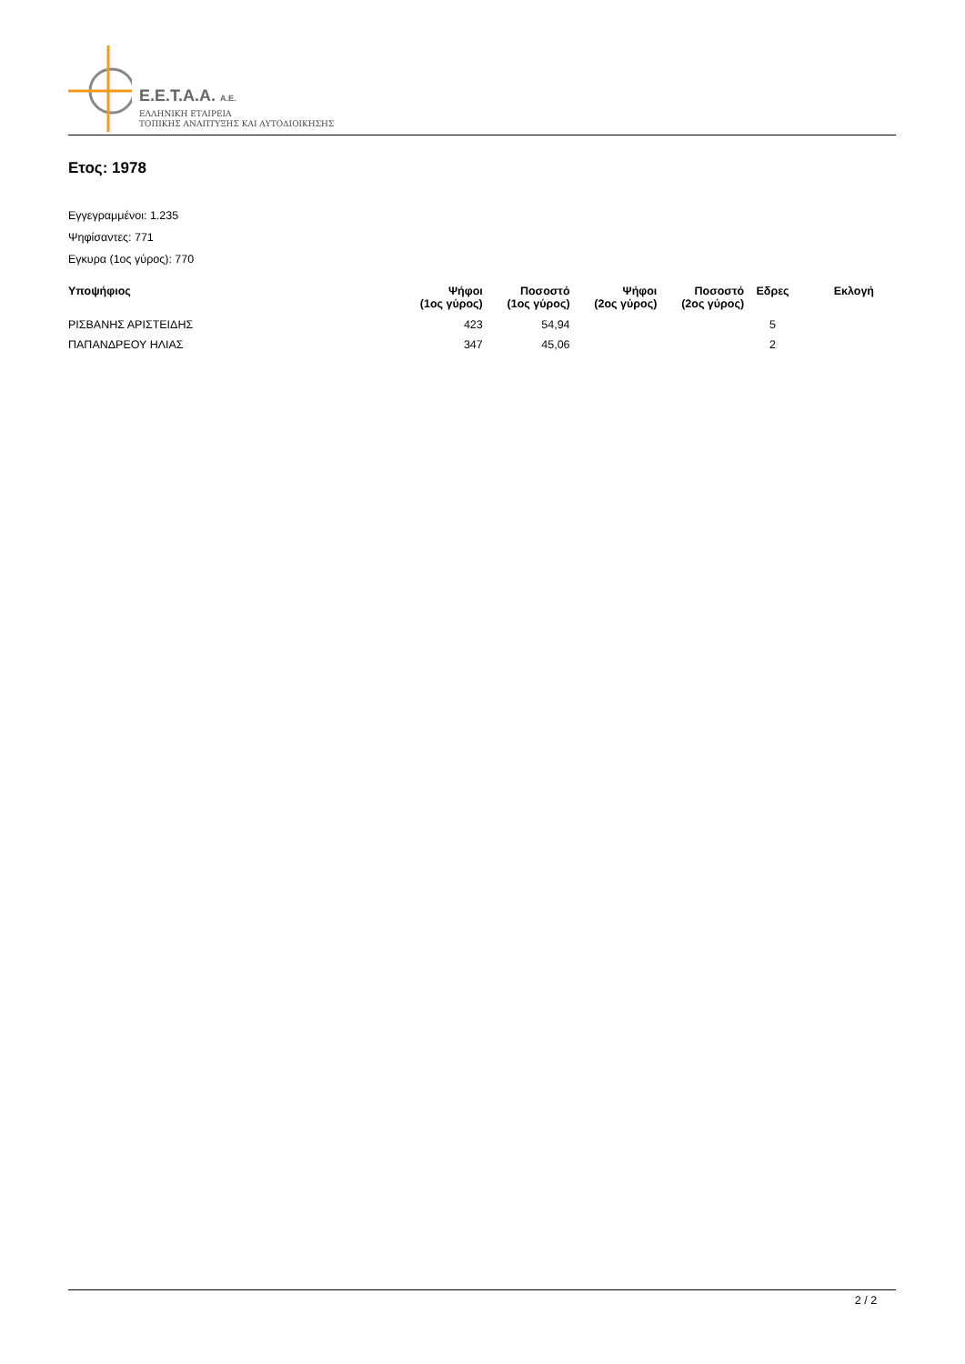Ε.Ε.Τ.Α.Α. Α.Ε.
ΕΛΛΗΝΙΚΗ ΕΤΑΙΡΕΙΑ
ΤΟΠΙΚΗΣ ΑΝΑΠΤΥΞΗΣ ΚΑΙ ΑΥΤΟΔΙΟΙΚΗΣΗΣ
Ετος: 1978
Εγγεγραμμένοι: 1.235
Ψηφίσαντες: 771
Εγκυρα (1ος γύρος): 770
| Υποψήφιος | Ψήφοι (1ος γύρος) | Ποσοστό (1ος γύρος) | Ψήφοι (2ος γύρος) | Ποσοστό (2ος γύρος) | Εδρες | Εκλογή |
| --- | --- | --- | --- | --- | --- | --- |
| ΡΙΣΒΑΝΗΣ ΑΡΙΣΤΕΙΔΗΣ | 423 | 54,94 | | | 5 | |
| ΠΑΠΑΝΔΡΕΟΥ ΗΛΙΑΣ | 347 | 45,06 | | | 2 | |
2 / 2